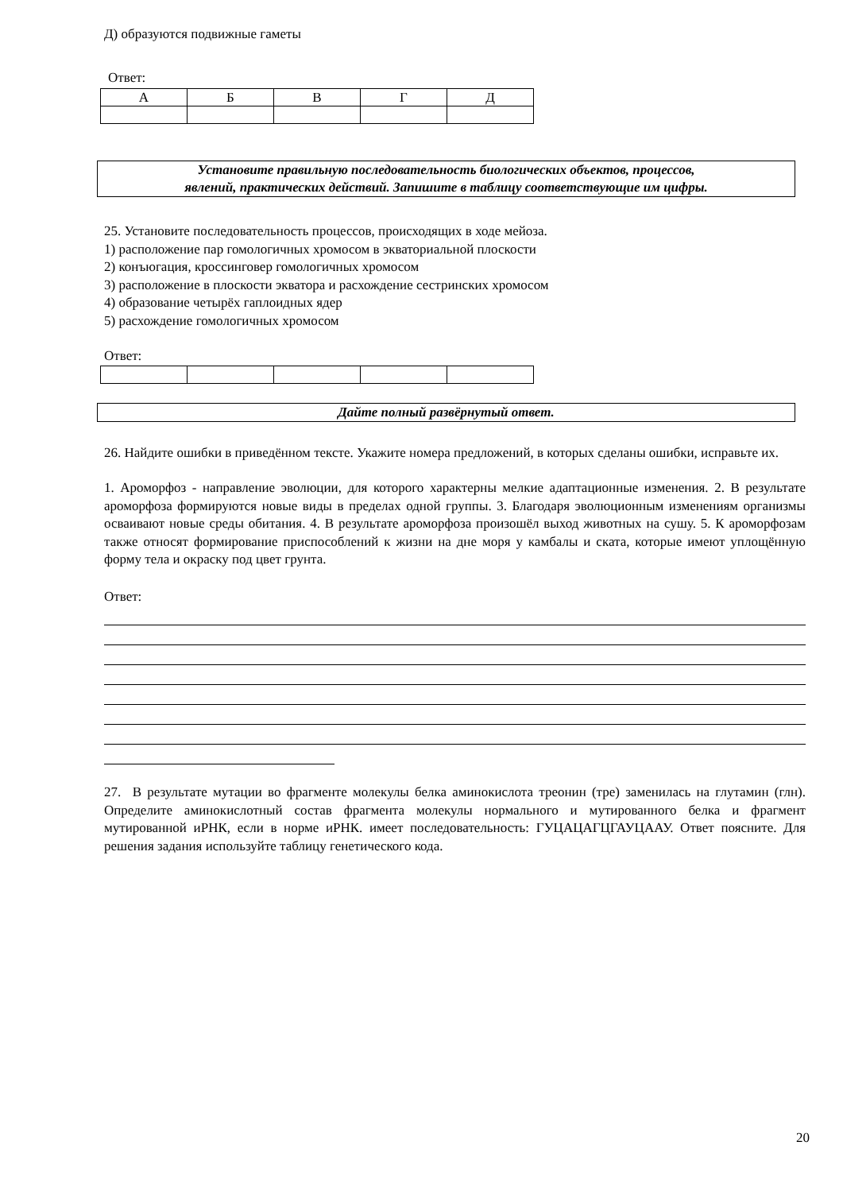Д) образуются подвижные гаметы
Ответ:
| А | Б | В | Г | Д |
Установите правильную последовательность биологических объектов, процессов,
явлений, практических действий. Запишите в таблицу соответствующие им цифры.
25. Установите последовательность процессов, происходящих в ходе мейоза.
1) расположение пар гомологичных хромосом в экваториальной плоскости
2) конъюгация, кроссинговер гомологичных хромосом
3) расположение в плоскости экватора и расхождение сестринских хромосом
4) образование четырёх гаплоидных ядер
5) расхождение гомологичных хромосом
Ответ:
Дайте полный развёрнутый ответ.
26. Найдите ошибки в приведённом тексте. Укажите номера предложений, в которых сделаны ошибки, исправьте их.
1. Ароморфоз - направление эволюции, для которого характерны мелкие адаптационные изменения. 2. В результате ароморфоза формируются новые виды в пределах одной группы. 3. Благодаря эволюционным изменениям организмы осваивают новые среды обитания. 4. В результате ароморфоза произошёл выход животных на сушу. 5. К ароморфозам также относят формирование приспособлений к жизни на дне моря у камбалы и ската, которые имеют уплощённую форму тела и окраску под цвет грунта.
Ответ:
27. В результате мутации во фрагменте молекулы белка аминокислота треонин (тре) заменилась на глутамин (глн). Определите аминокислотный состав фрагмента молекулы нормального и мутированного белка и фрагмент мутированной иРНК, если в норме иРНК. имеет последовательность: ГУЦАЦАГЦГАУЦААУ. Ответ поясните. Для решения задания используйте таблицу генетического кода.
20